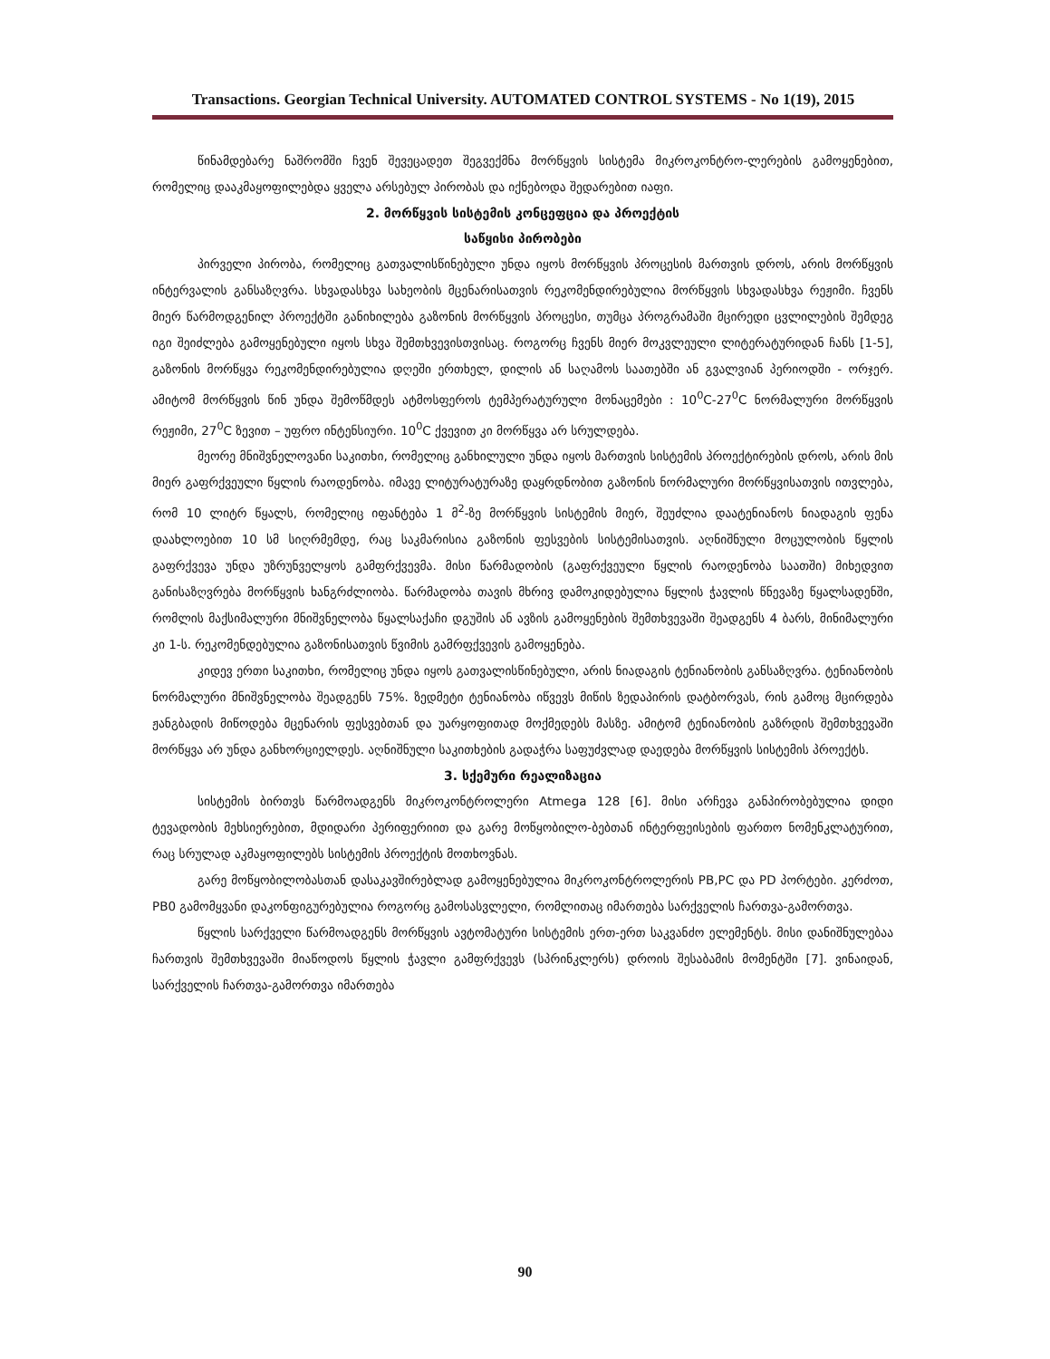Transactions. Georgian Technical University. AUTOMATED CONTROL SYSTEMS - No 1(19), 2015
წინამდებარე ნაშრომში ჩვენ შევეცადეთ შეგვექმნა მორწყვის სისტემა მიკროკონტრო-ლერების გამოყენებით, რომელიც დააკმაყოფილებდა ყველა არსებულ პირობას და იქნებოდა შედარებით იაფი.
2. მორწყვის სისტემის კონცეფცია და პროექტის
საწყისი პირობები
პირველი პირობა, რომელიც გათვალისწინებული უნდა იყოს მორწყვის პროცესის მართვის დროს, არის მორწყვის ინტერვალის განსაზღვრა. სხვადასხვა სახეობის მცენარისათვის რეკომენდირებულია მორწყვის სხვადასხვა რეჟიმი. ჩვენს მიერ წარმოდგენილ პროექტში განიხილება გაზონის მორწყვის პროცესი, თუმცა პროგრამაში მცირედი ცვლილების შემდეგ იგი შეიძლება გამოყენებული იყოს სხვა შემთხვევისთვისაც. როგორც ჩვენს მიერ მოკვლეული ლიტერატურიდან ჩანს [1-5], გაზონის მორწყვა რეკომენდირებულია დღეში ერთხელ, დილის ან საღამოს საათებში ან გვალვიან პერიოდში - ორჯერ. ამიტომ მორწყვის წინ უნდა შემოწმდეს ატმოსფეროს ტემპერატურული მონაცემები : 10<sup>0</sup>C-27<sup>0</sup>C ნორმალური მორწყვის რეჟიმი, 27<sup>0</sup>C ზევით – უფრო ინტენსიური. 10<sup>0</sup>C ქვევით კი მორწყვა არ სრულდება.
მეორე მნიშვნელოვანი საკითხი, რომელიც განხილული უნდა იყოს მართვის სისტემის პროექტირების დროს, არის მის მიერ გაფრქვეული წყლის რაოდენობა. იმავე ლიტურატურაზე დაყრდნობით გაზონის ნორმალური მორწყვისათვის ითვლება, რომ 10 ლიტრ წყალს, რომელიც იფანტება 1 მ<sup>2</sup>-ზე მორწყვის სისტემის მიერ, შეუძლია დაატენიანოს ნიადაგის ფენა დაახლოებით 10 სმ სიღრმემდე, რაც საკმარისია გაზონის ფესვების სისტემისათვის. აღნიშნული მოცულობის წყლის გაფრქვევა უნდა უზრუნველყოს გამფრქვევმა. მისი წარმადობის (გაფრქვეული წყლის რაოდენობა საათში) მიხედვით განისაზღვრება მორწყვის ხანგრძლიობა. წარმადობა თავის მხრივ დამოკიდებულია წყლის ჭავლის წნევაზე წყალსადენში, რომლის მაქსიმალური მნიშვნელობა წყალსაქაჩი დგუშის ან ავზის გამოყენების შემთხვევაში შეადგენს 4 ბარს, მინიმალური კი 1-ს. რეკომენდებულია გაზონისათვის წვიმის გამრფქვევის გამოყენება.
კიდევ ერთი საკითხი, რომელიც უნდა იყოს გათვალისწინებული, არის ნიადაგის ტენიანობის განსაზღვრა. ტენიანობის ნორმალური მნიშვნელობა შეადგენს 75%. ზედმეტი ტენიანობა იწვევს მიწის ზედაპირის დატბორვას, რის გამოც მცირდება ჟანგბადის მიწოდება მცენარის ფესვებთან და უარყოფითად მოქმედებს მასზე. ამიტომ ტენიანობის გაზრდის შემთხვევაში მორწყვა არ უნდა განხორციელდეს. აღნიშნული საკითხების გადაჭრა საფუძვლად დაედება მორწყვის სისტემის პროექტს.
3. სქემური რეალიზაცია
სისტემის ბირთვს წარმოადგენს მიკროკონტროლერი Atmega 128 [6]. მისი არჩევა განპირობებულია დიდი ტევადობის მეხსიერებით, მდიდარი პერიფერიით და გარე მოწყობილო-ბებთან ინტერფეისების ფართო ნომენკლატურით, რაც სრულად აკმაყოფილებს სისტემის პროექტის მოთხოვნას.
გარე მოწყობილობასთან დასაკავშირებლად გამოყენებულია მიკროკონტროლერის PB,PC და PD პორტები. კერძოთ, PB0 გამომყვანი დაკონფიგურებულია როგორც გამოსასვლელი, რომლითაც იმართება სარქველის ჩართვა-გამორთვა.
წყლის სარქველი წარმოადგენს მორწყვის ავტომატური სისტემის ერთ-ერთ საკვანძო ელემენტს. მისი დანიშნულებაა ჩართვის შემთხვევაში მიაწოდოს წყლის ჭავლი გამფრქვევს (სპრინკლერს) დროის შესაბამის მომენტში [7]. ვინაიდან, სარქველის ჩართვა-გამორთვა იმართება
90